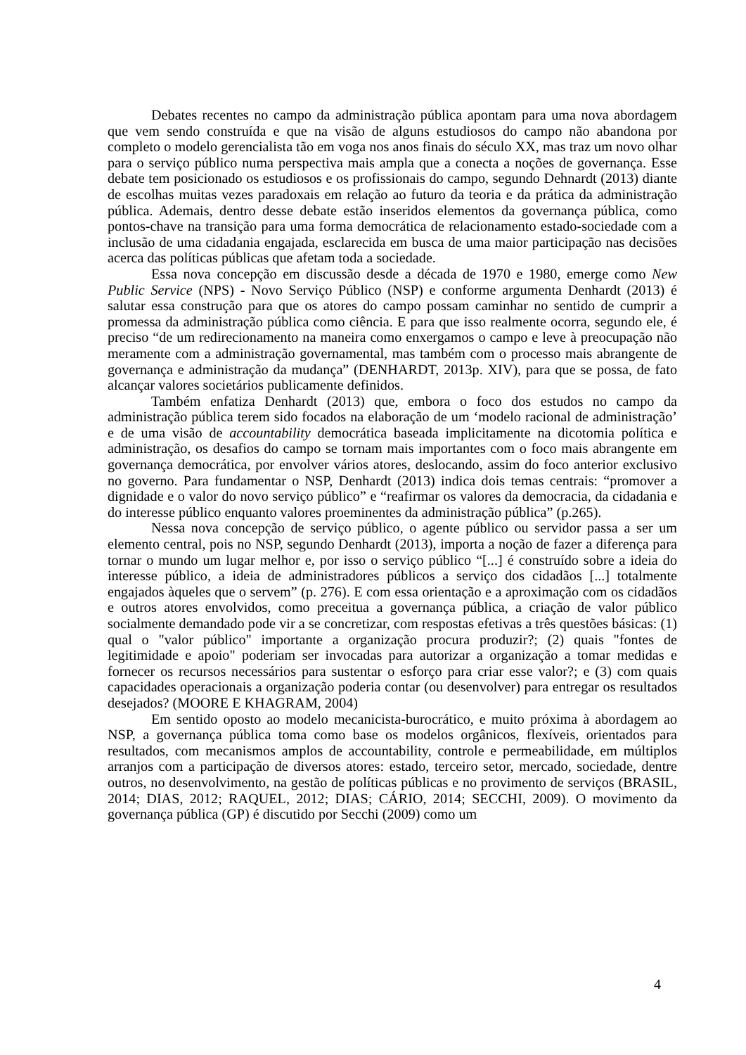Debates recentes no campo da administração pública apontam para uma nova abordagem que vem sendo construída e que na visão de alguns estudiosos do campo não abandona por completo o modelo gerencialista tão em voga nos anos finais do século XX, mas traz um novo olhar para o serviço público numa perspectiva mais ampla que a conecta a noções de governança. Esse debate tem posicionado os estudiosos e os profissionais do campo, segundo Dehnardt (2013) diante de escolhas muitas vezes paradoxais em relação ao futuro da teoria e da prática da administração pública. Ademais, dentro desse debate estão inseridos elementos da governança pública, como pontos-chave na transição para uma forma democrática de relacionamento estado-sociedade com a inclusão de uma cidadania engajada, esclarecida em busca de uma maior participação nas decisões acerca das políticas públicas que afetam toda a sociedade.
Essa nova concepção em discussão desde a década de 1970 e 1980, emerge como New Public Service (NPS) - Novo Serviço Público (NSP) e conforme argumenta Denhardt (2013) é salutar essa construção para que os atores do campo possam caminhar no sentido de cumprir a promessa da administração pública como ciência. E para que isso realmente ocorra, segundo ele, é preciso “de um redirecionamento na maneira como enxergamos o campo e leve à preocupação não meramente com a administração governamental, mas também com o processo mais abrangente de governança e administração da mudança” (DENHARDT, 2013p. XIV), para que se possa, de fato alcançar valores societários publicamente definidos.
Também enfatiza Denhardt (2013) que, embora o foco dos estudos no campo da administração pública terem sido focados na elaboração de um ‘modelo racional de administração’ e de uma visão de accountability democrática baseada implicitamente na dicotomia política e administração, os desafios do campo se tornam mais importantes com o foco mais abrangente em governança democrática, por envolver vários atores, deslocando, assim do foco anterior exclusivo no governo. Para fundamentar o NSP, Denhardt (2013) indica dois temas centrais: “promover a dignidade e o valor do novo serviço público” e “reafirmar os valores da democracia, da cidadania e do interesse público enquanto valores proeminentes da administração pública” (p.265).
Nessa nova concepção de serviço público, o agente público ou servidor passa a ser um elemento central, pois no NSP, segundo Denhardt (2013), importa a noção de fazer a diferença para tornar o mundo um lugar melhor e, por isso o serviço público “[...] é construído sobre a ideia do interesse público, a ideia de administradores públicos a serviço dos cidadãos [...] totalmente engajados àqueles que o servem” (p. 276). E com essa orientação e a aproximação com os cidadãos e outros atores envolvidos, como preceitua a governança pública, a criação de valor público socialmente demandado pode vir a se concretizar, com respostas efetivas a três questões básicas: (1) qual o "valor público" importante a organização procura produzir?; (2) quais "fontes de legitimidade e apoio" poderiam ser invocadas para autorizar a organização a tomar medidas e fornecer os recursos necessários para sustentar o esforço para criar esse valor?; e (3) com quais capacidades operacionais a organização poderia contar (ou desenvolver) para entregar os resultados desejados? (MOORE E KHAGRAM, 2004)
Em sentido oposto ao modelo mecanicista-burocrático, e muito próxima à abordagem ao NSP, a governança pública toma como base os modelos orgânicos, flexíveis, orientados para resultados, com mecanismos amplos de accountability, controle e permeabilidade, em múltiplos arranjos com a participação de diversos atores: estado, terceiro setor, mercado, sociedade, dentre outros, no desenvolvimento, na gestão de políticas públicas e no provimento de serviços (BRASIL, 2014; DIAS, 2012; RAQUEL, 2012; DIAS; CÁRIO, 2014; SECCHI, 2009). O movimento da governança pública (GP) é discutido por Secchi (2009) como um
4